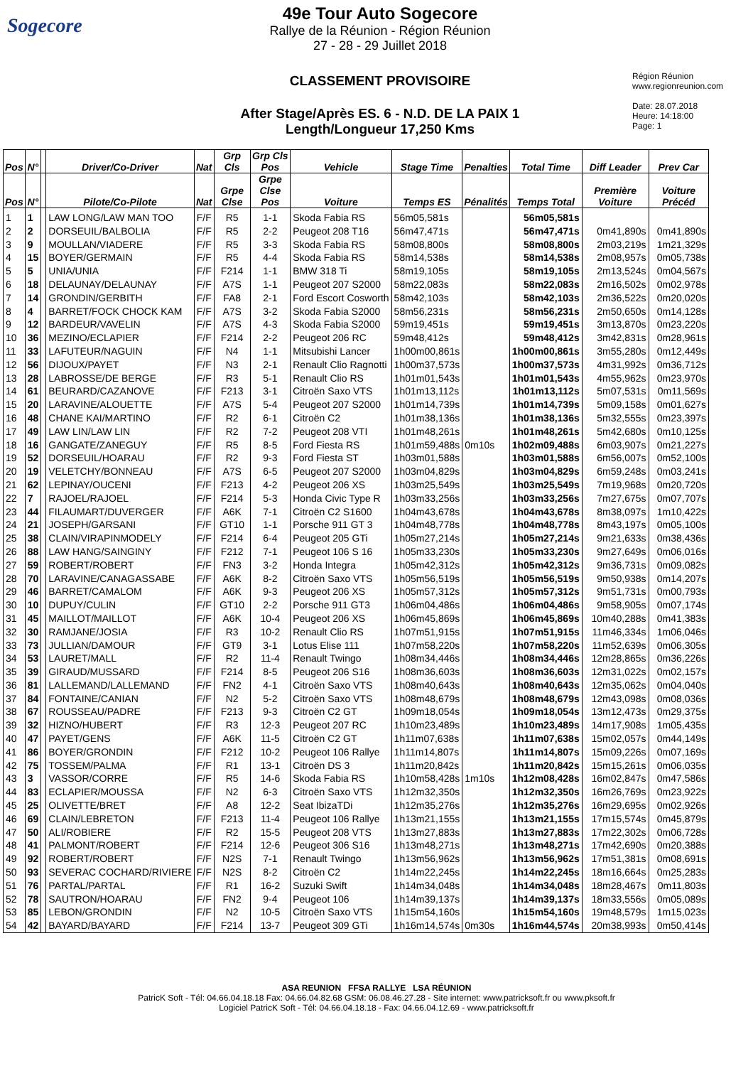Sogecore
49e Tour Auto Sogecore
Rallye de la Réunion - Région Réunion
27 - 28 - 29 Juillet 2018
CLASSEMENT PROVISOIRE
After Stage/Après ES. 6 - N.D. DE LA PAIX 1
Length/Longueur 17,250 Kms
Région Réunion
www.regionreunion.com
Date: 28.07.2018
Heure: 14:18:00
Page: 1
| Pos | N° | | Driver/Co-Driver | Nat | Grp Cls | Grp Cls Pos | Vehicle | Stage Time | Penalties | Total Time | Diff Leader | Prev Car |
| --- | --- | --- | --- | --- | --- | --- | --- | --- | --- | --- | --- | --- |
| Pos | N° | | Pilote/Co-Pilote | Nat | Grpe Clse | Grpe Clse Pos | Voiture | Temps ES | Pénalités | Temps Total | Première Voiture | Voiture Précéd |
| 1 | 1 | | LAW LONG/LAW MAN TOO | F/F | R5 | 1-1 | Skoda Fabia RS | 56m05,581s | | 56m05,581s | | |
| 2 | 2 | | DORSEUIL/BALBOLIA | F/F | R5 | 2-2 | Peugeot 208 T16 | 56m47,471s | | 56m47,471s | 0m41,890s | 0m41,890s |
| 3 | 9 | | MOULLAN/VIADERE | F/F | R5 | 3-3 | Skoda Fabia RS | 58m08,800s | | 58m08,800s | 2m03,219s | 1m21,329s |
| 4 | 15 | | BOYER/GERMAIN | F/F | R5 | 4-4 | Skoda Fabia RS | 58m14,538s | | 58m14,538s | 2m08,957s | 0m05,738s |
| 5 | 5 | | UNIA/UNIA | F/F | F214 | 1-1 | BMW 318 Ti | 58m19,105s | | 58m19,105s | 2m13,524s | 0m04,567s |
| 6 | 18 | | DELAUNAY/DELAUNAY | F/F | A7S | 1-1 | Peugeot 207 S2000 | 58m22,083s | | 58m22,083s | 2m16,502s | 0m02,978s |
| 7 | 14 | | GRONDIN/GERBITH | F/F | FA8 | 2-1 | Ford Escort Cosworth | 58m42,103s | | 58m42,103s | 2m36,522s | 0m20,020s |
| 8 | 4 | | BARRET/FOCK CHOCK KAM | F/F | A7S | 3-2 | Skoda Fabia S2000 | 58m56,231s | | 58m56,231s | 2m50,650s | 0m14,128s |
| 9 | 12 | | BARDEUR/VAVELIN | F/F | A7S | 4-3 | Skoda Fabia S2000 | 59m19,451s | | 59m19,451s | 3m13,870s | 0m23,220s |
| 10 | 36 | | MEZINO/ECLAPIER | F/F | F214 | 2-2 | Peugeot 206 RC | 59m48,412s | | 59m48,412s | 3m42,831s | 0m28,961s |
| 11 | 33 | | LAFUTEUR/NAGUIN | F/F | N4 | 1-1 | Mitsubishi Lancer | 1h00m00,861s | | 1h00m00,861s | 3m55,280s | 0m12,449s |
| 12 | 56 | | DIJOUX/PAYET | F/F | N3 | 2-1 | Renault Clio Ragnotti | 1h00m37,573s | | 1h00m37,573s | 4m31,992s | 0m36,712s |
| 13 | 28 | | LABROSSE/DE BERGE | F/F | R3 | 5-1 | Renault Clio RS | 1h01m01,543s | | 1h01m01,543s | 4m55,962s | 0m23,970s |
| 14 | 61 | | BEURARD/CAZANOVE | F/F | F213 | 3-1 | Citroën Saxo VTS | 1h01m13,112s | | 1h01m13,112s | 5m07,531s | 0m11,569s |
| 15 | 20 | | LARAVINE/ALOUETTE | F/F | A7S | 5-4 | Peugeot 207 S2000 | 1h01m14,739s | | 1h01m14,739s | 5m09,158s | 0m01,627s |
| 16 | 48 | | CHANE KAI/MARTINO | F/F | R2 | 6-1 | Citroën C2 | 1h01m38,136s | | 1h01m38,136s | 5m32,555s | 0m23,397s |
| 17 | 49 | | LAW LIN/LAW LIN | F/F | R2 | 7-2 | Peugeot 208 VTI | 1h01m48,261s | | 1h01m48,261s | 5m42,680s | 0m10,125s |
| 18 | 16 | | GANGATE/ZANEGUY | F/F | R5 | 8-5 | Ford Fiesta RS | 1h01m59,488s | 0m10s | 1h02m09,488s | 6m03,907s | 0m21,227s |
| 19 | 52 | | DORSEUIL/HOARAU | F/F | R2 | 9-3 | Ford Fiesta ST | 1h03m01,588s | | 1h03m01,588s | 6m56,007s | 0m52,100s |
| 20 | 19 | | VELETCHY/BONNEAU | F/F | A7S | 6-5 | Peugeot 207 S2000 | 1h03m04,829s | | 1h03m04,829s | 6m59,248s | 0m03,241s |
| 21 | 62 | | LEPINAY/OUCENI | F/F | F213 | 4-2 | Peugeot 206 XS | 1h03m25,549s | | 1h03m25,549s | 7m19,968s | 0m20,720s |
| 22 | 7 | | RAJOEL/RAJOEL | F/F | F214 | 5-3 | Honda Civic Type R | 1h03m33,256s | | 1h03m33,256s | 7m27,675s | 0m07,707s |
| 23 | 44 | | FILAUMART/DUVERGER | F/F | A6K | 7-1 | Citroën C2 S1600 | 1h04m43,678s | | 1h04m43,678s | 8m38,097s | 1m10,422s |
| 24 | 21 | | JOSEPH/GARSANI | F/F | GT10 | 1-1 | Porsche 911 GT 3 | 1h04m48,778s | | 1h04m48,778s | 8m43,197s | 0m05,100s |
| 25 | 38 | | CLAIN/VIRAPINMODELY | F/F | F214 | 6-4 | Peugeot 205 GTi | 1h05m27,214s | | 1h05m27,214s | 9m21,633s | 0m38,436s |
| 26 | 88 | | LAW HANG/SAINGINY | F/F | F212 | 7-1 | Peugeot 106 S 16 | 1h05m33,230s | | 1h05m33,230s | 9m27,649s | 0m06,016s |
| 27 | 59 | | ROBERT/ROBERT | F/F | FN3 | 3-2 | Honda Integra | 1h05m42,312s | | 1h05m42,312s | 9m36,731s | 0m09,082s |
| 28 | 70 | | LARAVINE/CANAGASSABE | F/F | A6K | 8-2 | Citroën Saxo VTS | 1h05m56,519s | | 1h05m56,519s | 9m50,938s | 0m14,207s |
| 29 | 46 | | BARRET/CAMALOM | F/F | A6K | 9-3 | Peugeot 206 XS | 1h05m57,312s | | 1h05m57,312s | 9m51,731s | 0m00,793s |
| 30 | 10 | | DUPUY/CULIN | F/F | GT10 | 2-2 | Porsche 911 GT3 | 1h06m04,486s | | 1h06m04,486s | 9m58,905s | 0m07,174s |
| 31 | 45 | | MAILLOT/MAILLOT | F/F | A6K | 10-4 | Peugeot 206 XS | 1h06m45,869s | | 1h06m45,869s | 10m40,288s | 0m41,383s |
| 32 | 30 | | RAMJANE/JOSIA | F/F | R3 | 10-2 | Renault Clio RS | 1h07m51,915s | | 1h07m51,915s | 11m46,334s | 1m06,046s |
| 33 | 73 | | JULLIAN/DAMOUR | F/F | GT9 | 3-1 | Lotus Elise 111 | 1h07m58,220s | | 1h07m58,220s | 11m52,639s | 0m06,305s |
| 34 | 53 | | LAURET/MALL | F/F | R2 | 11-4 | Renault Twingo | 1h08m34,446s | | 1h08m34,446s | 12m28,865s | 0m36,226s |
| 35 | 39 | | GIRAUD/MUSSARD | F/F | F214 | 8-5 | Peugeot 206 S16 | 1h08m36,603s | | 1h08m36,603s | 12m31,022s | 0m02,157s |
| 36 | 81 | | LALLEMAND/LALLEMAND | F/F | FN2 | 4-1 | Citroën Saxo VTS | 1h08m40,643s | | 1h08m40,643s | 12m35,062s | 0m04,040s |
| 37 | 84 | | FONTAINE/CANIAN | F/F | N2 | 5-2 | Citroën Saxo VTS | 1h08m48,679s | | 1h08m48,679s | 12m43,098s | 0m08,036s |
| 38 | 67 | | ROUSSEAU/PADRE | F/F | F213 | 9-3 | Citroën C2 GT | 1h09m18,054s | | 1h09m18,054s | 13m12,473s | 0m29,375s |
| 39 | 32 | | HIZNO/HUBERT | F/F | R3 | 12-3 | Peugeot 207 RC | 1h10m23,489s | | 1h10m23,489s | 14m17,908s | 1m05,435s |
| 40 | 47 | | PAYET/GENS | F/F | A6K | 11-5 | Citroën C2 GT | 1h11m07,638s | | 1h11m07,638s | 15m02,057s | 0m44,149s |
| 41 | 86 | | BOYER/GRONDIN | F/F | F212 | 10-2 | Peugeot 106 Rallye | 1h11m14,807s | | 1h11m14,807s | 15m09,226s | 0m07,169s |
| 42 | 75 | | TOSSEM/PALMA | F/F | R1 | 13-1 | Citroën DS 3 | 1h11m20,842s | | 1h11m20,842s | 15m15,261s | 0m06,035s |
| 43 | 3 | | VASSOR/CORRE | F/F | R5 | 14-6 | Skoda Fabia RS | 1h10m58,428s | 1m10s | 1h12m08,428s | 16m02,847s | 0m47,586s |
| 44 | 83 | | ECLAPIER/MOUSSA | F/F | N2 | 6-3 | Citroën Saxo VTS | 1h12m32,350s | | 1h12m32,350s | 16m26,769s | 0m23,922s |
| 45 | 25 | | OLIVETTE/BRET | F/F | A8 | 12-2 | Seat IbizaTDi | 1h12m35,276s | | 1h12m35,276s | 16m29,695s | 0m02,926s |
| 46 | 69 | | CLAIN/LEBRETON | F/F | F213 | 11-4 | Peugeot 106 Rallye | 1h13m21,155s | | 1h13m21,155s | 17m15,574s | 0m45,879s |
| 47 | 50 | | ALI/ROBIERE | F/F | R2 | 15-5 | Peugeot 208 VTS | 1h13m27,883s | | 1h13m27,883s | 17m22,302s | 0m06,728s |
| 48 | 41 | | PALMONT/ROBERT | F/F | F214 | 12-6 | Peugeot 306 S16 | 1h13m48,271s | | 1h13m48,271s | 17m42,690s | 0m20,388s |
| 49 | 92 | | ROBERT/ROBERT | F/F | N2S | 7-1 | Renault Twingo | 1h13m56,962s | | 1h13m56,962s | 17m51,381s | 0m08,691s |
| 50 | 93 | | SEVERAC COCHARD/RIVIERE | F/F | N2S | 8-2 | Citroën C2 | 1h14m22,245s | | 1h14m22,245s | 18m16,664s | 0m25,283s |
| 51 | 76 | | PARTAL/PARTAL | F/F | R1 | 16-2 | Suzuki Swift | 1h14m34,048s | | 1h14m34,048s | 18m28,467s | 0m11,803s |
| 52 | 78 | | SAUTRON/HOARAU | F/F | FN2 | 9-4 | Peugeot 106 | 1h14m39,137s | | 1h14m39,137s | 18m33,556s | 0m05,089s |
| 53 | 85 | | LEBON/GRONDIN | F/F | N2 | 10-5 | Citroën Saxo VTS | 1h15m54,160s | | 1h15m54,160s | 19m48,579s | 1m15,023s |
| 54 | 42 | | BAYARD/BAYARD | F/F | F214 | 13-7 | Peugeot 309 GTi | 1h16m14,574s | 0m30s | 1h16m44,574s | 20m38,993s | 0m50,414s |
ASA REUNION FFSA RALLYE LSA RÉUNION
PatricK Soft - Tél: 04.66.04.18.18 Fax: 04.66.04.82.68 GSM: 06.08.46.27.28 - Site internet: www.patricksoft.fr ou www.pksoft.fr
Logiciel PatricK Soft - Tél: 04.66.04.18.18 - Fax: 04.66.04.12.69 - www.patricksoft.fr